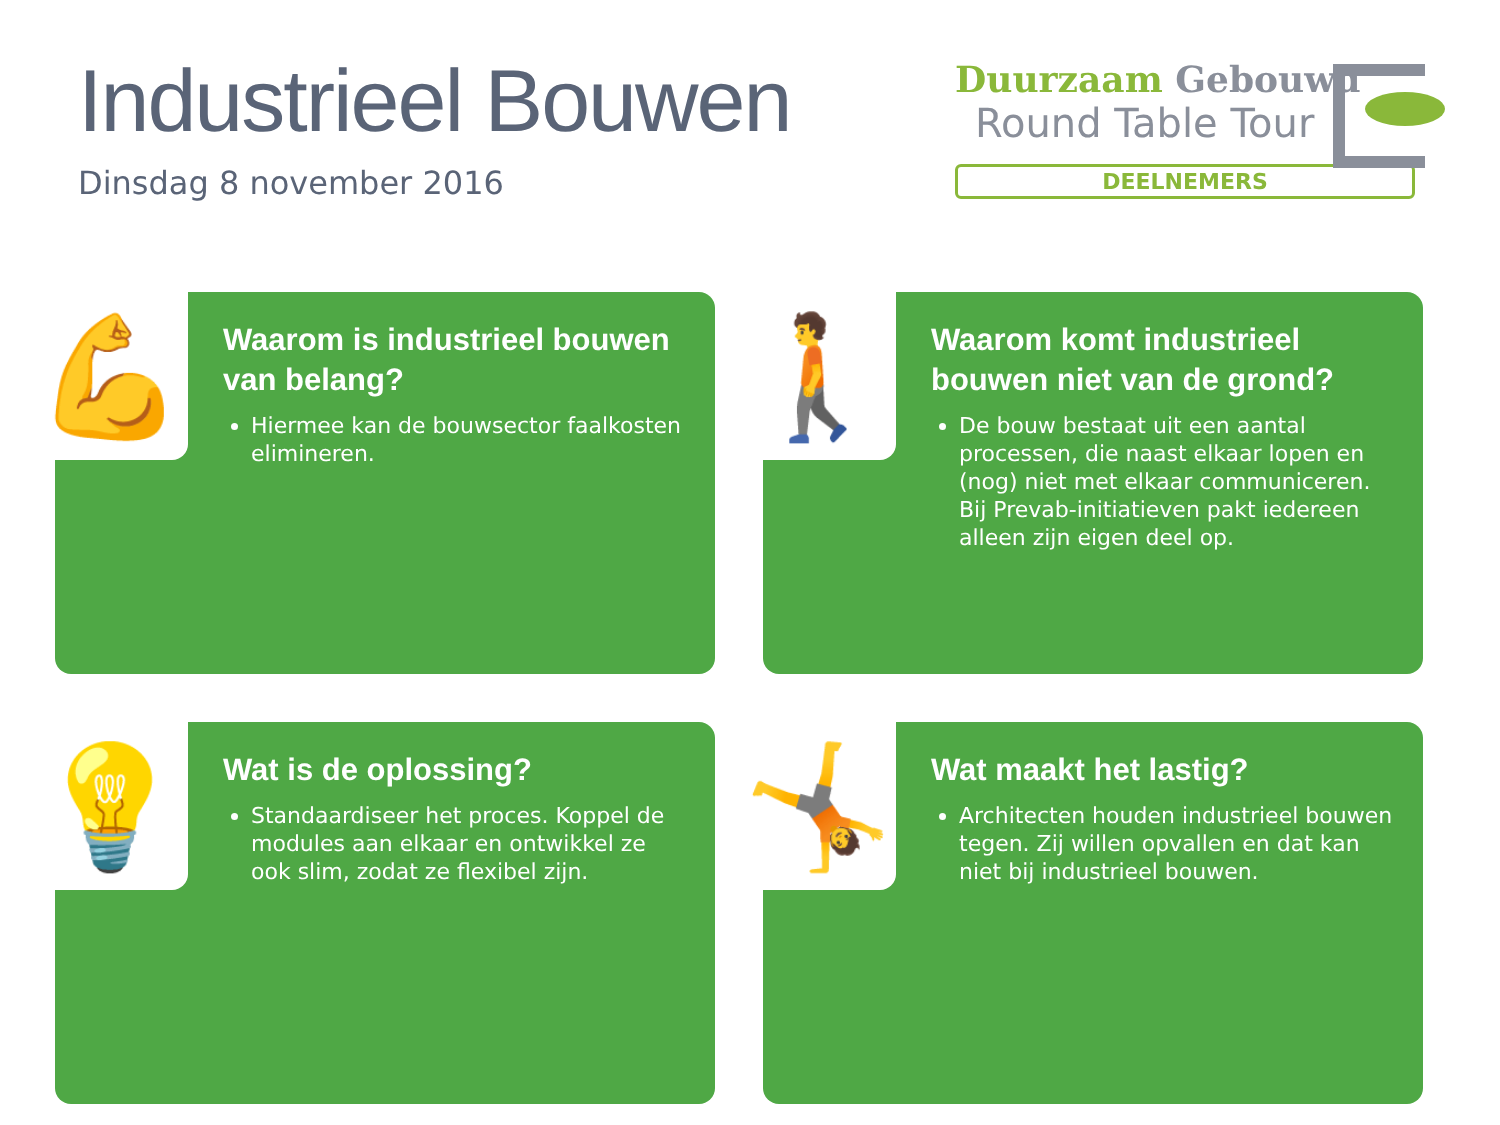Industrieel Bouwen
Dinsdag 8 november 2016
Duurzaam Gebouwd
Round Table Tour
DEELNEMERS
💪
Waarom is industrieel bouwen van belang?
Hiermee kan de bouwsector faalkosten elimineren.
🚶
Waarom komt industrieel bouwen niet van de grond?
De bouw bestaat uit een aantal processen, die naast elkaar lopen en (nog) niet met elkaar communiceren. Bij Prevab-initiatieven pakt iedereen alleen zijn eigen deel op.
💡
Wat is de oplossing?
Standaardiseer het proces. Koppel de modules aan elkaar en ontwikkel ze ook slim, zodat ze flexibel zijn.
🤸
Wat maakt het lastig?
Architecten houden industrieel bouwen tegen. Zij willen opvallen en dat kan niet bij industrieel bouwen.